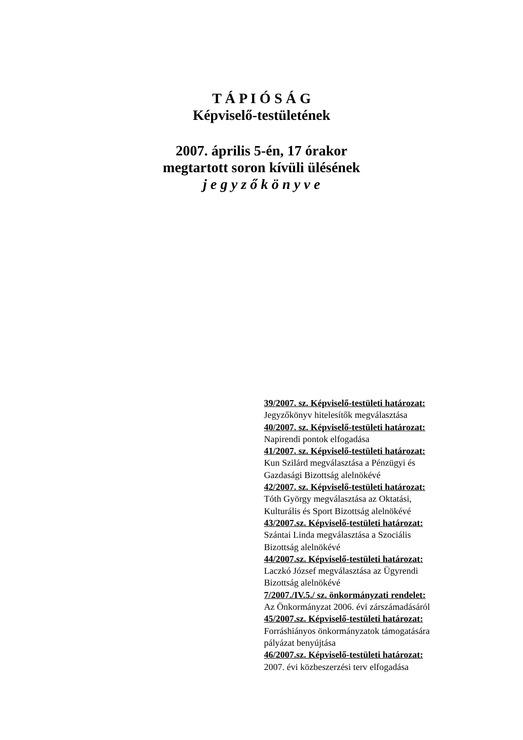T Á P I Ó S Á G
Képviselő-testületének
2007. április 5-én, 17 órakor
megtartott soron kívüli ülésének
j e g y z ő k ö n y v e
39/2007. sz. Képviselő-testületi határozat:
Jegyzőkönyv hitelesítők megválasztása
40/2007. sz. Képviselő-testületi határozat:
Napirendi pontok elfogadása
41/2007. sz. Képviselő-testületi határozat:
Kun Szilárd megválasztása a Pénzügyi és
Gazdasági Bizottság alelnökévé
42/2007. sz. Képviselő-testületi határozat:
Tóth György megválasztása az Oktatási,
Kulturális és Sport Bizottság alelnökévé
43/2007.sz. Képviselő-testületi határozat:
Szántai Linda megválasztása a Szociális
Bizottság alelnökévé
44/2007.sz. Képviselő-testületi határozat:
Laczkó József megválasztása az Ügyrendi
Bizottság alelnökévé
7/2007./IV.5./ sz. önkormányzati rendelet:
Az Önkormányzat 2006. évi zárszámadásáról
45/2007.sz. Képviselő-testületi határozat:
Forráshiányos önkormányzatok támogatására
pályázat benyújtása
46/2007.sz. Képviselő-testületi határozat:
2007. évi közbeszerzési terv elfogadása